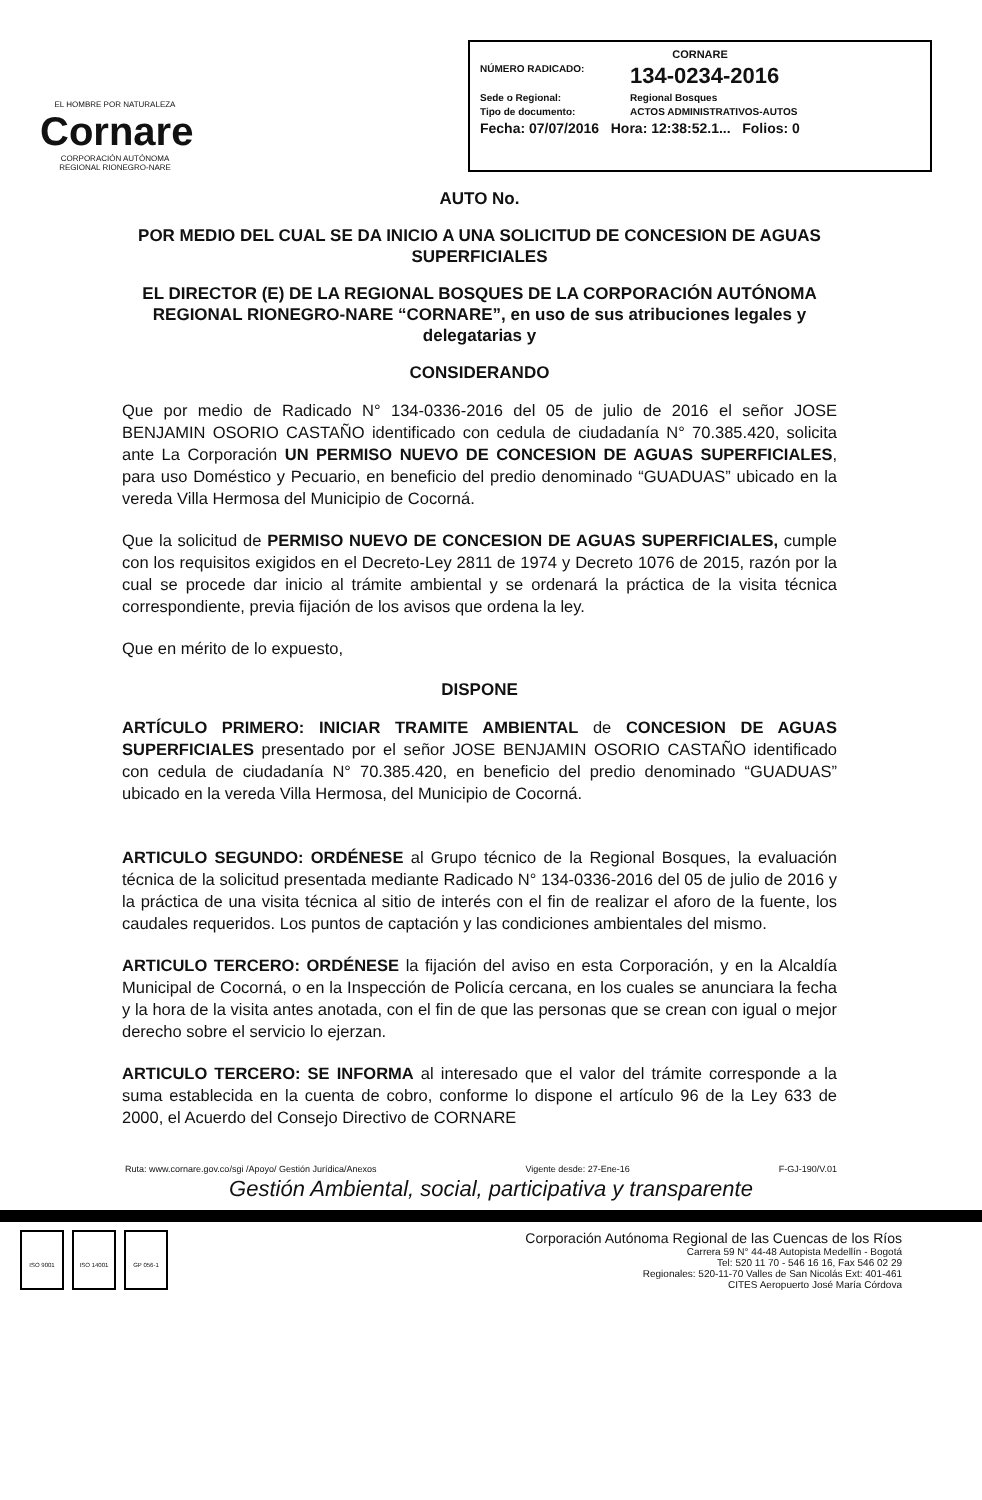EL HOMBRE POR NATURALEZA
Cornare
CORPORACIÓN AUTÓNOMA REGIONAL RIONEGRO-NARE
CORNARE
NÚMERO RADICADO: 134-0234-2016
Sede o Regional: Regional Bosques
Tipo de documento: ACTOS ADMINISTRATIVOS-AUTOS
Fecha: 07/07/2016 Hora: 12:38:52.1... Folios: 0
AUTO No.
POR MEDIO DEL CUAL SE DA INICIO A UNA SOLICITUD DE CONCESION DE AGUAS SUPERFICIALES
EL DIRECTOR (E) DE LA REGIONAL BOSQUES DE LA CORPORACIÓN AUTÓNOMA REGIONAL RIONEGRO-NARE “CORNARE”, en uso de sus atribuciones legales y delegatarias y
CONSIDERANDO
Que por medio de Radicado N° 134-0336-2016 del 05 de julio de 2016 el señor JOSE BENJAMIN OSORIO CASTAÑO identificado con cedula de ciudadanía N° 70.385.420, solicita ante La Corporación UN PERMISO NUEVO DE CONCESION DE AGUAS SUPERFICIALES, para uso Doméstico y Pecuario, en beneficio del predio denominado “GUADUAS” ubicado en la vereda Villa Hermosa del Municipio de Cocorná.
Que la solicitud de PERMISO NUEVO DE CONCESION DE AGUAS SUPERFICIALES, cumple con los requisitos exigidos en el Decreto-Ley 2811 de 1974 y Decreto 1076 de 2015, razón por la cual se procede dar inicio al trámite ambiental y se ordenará la práctica de la visita técnica correspondiente, previa fijación de los avisos que ordena la ley.
Que en mérito de lo expuesto,
DISPONE
ARTÍCULO PRIMERO: INICIAR TRAMITE AMBIENTAL de CONCESION DE AGUAS SUPERFICIALES presentado por el señor JOSE BENJAMIN OSORIO CASTAÑO identificado con cedula de ciudadanía N° 70.385.420, en beneficio del predio denominado “GUADUAS” ubicado en la vereda Villa Hermosa, del Municipio de Cocorná.
ARTICULO SEGUNDO: ORDÉNESE al Grupo técnico de la Regional Bosques, la evaluación técnica de la solicitud presentada mediante Radicado N° 134-0336-2016 del 05 de julio de 2016 y la práctica de una visita técnica al sitio de interés con el fin de realizar el aforo de la fuente, los caudales requeridos. Los puntos de captación y las condiciones ambientales del mismo.
ARTICULO TERCERO: ORDÉNESE la fijación del aviso en esta Corporación, y en la Alcaldía Municipal de Cocorná, o en la Inspección de Policía cercana, en los cuales se anunciara la fecha y la hora de la visita antes anotada, con el fin de que las personas que se crean con igual o mejor derecho sobre el servicio lo ejerzan.
ARTICULO TERCERO: SE INFORMA al interesado que el valor del trámite corresponde a la suma establecida en la cuenta de cobro, conforme lo dispone el artículo 96 de la Ley 633 de 2000, el Acuerdo del Consejo Directivo de CORNARE
Ruta: www.cornare.gov.co/sgi /Apoyo/ Gestión Jurídica/Anexos Vigente desde: 27-Ene-16 F-GJ-190/V.01
Gestión Ambiental, social, participativa y transparente
ISO 9001 ISO 14001 GP 056-1
Corporación Autónoma Regional de las Cuencas de los Ríos
Carrera 59 N° 44-48 Autopista Medellín - Bogotá
Tel: 520 11 70 - 546 16 16, Fax 546 02 29
Regionales: 520-11-70 Valles de San Nicolás Ext: 401-461
CITES Aeropuerto José María Córdova